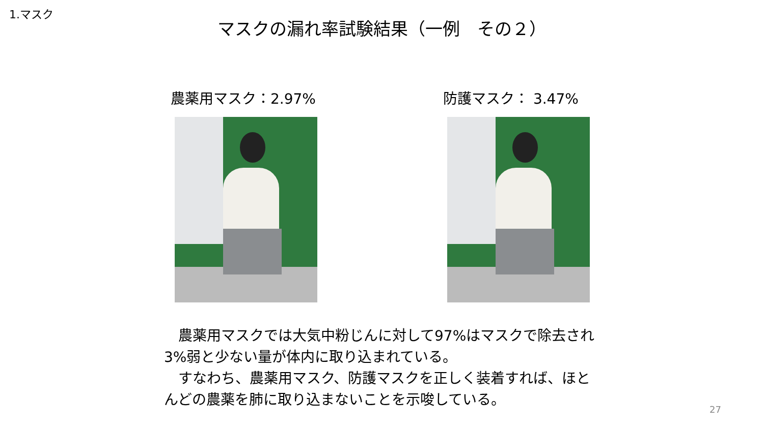1.マスク
マスクの漏れ率試験結果（一例　その２）
農薬用マスク：2.97% 防護マスク： 3.47%
　農薬用マスクでは大気中粉じんに対して97%はマスクで除去され3%弱と少ない量が体内に取り込まれている。
　すなわち、農薬用マスク、防護マスクを正しく装着すれば、ほとんどの農薬を肺に取り込まないことを示唆している。
27